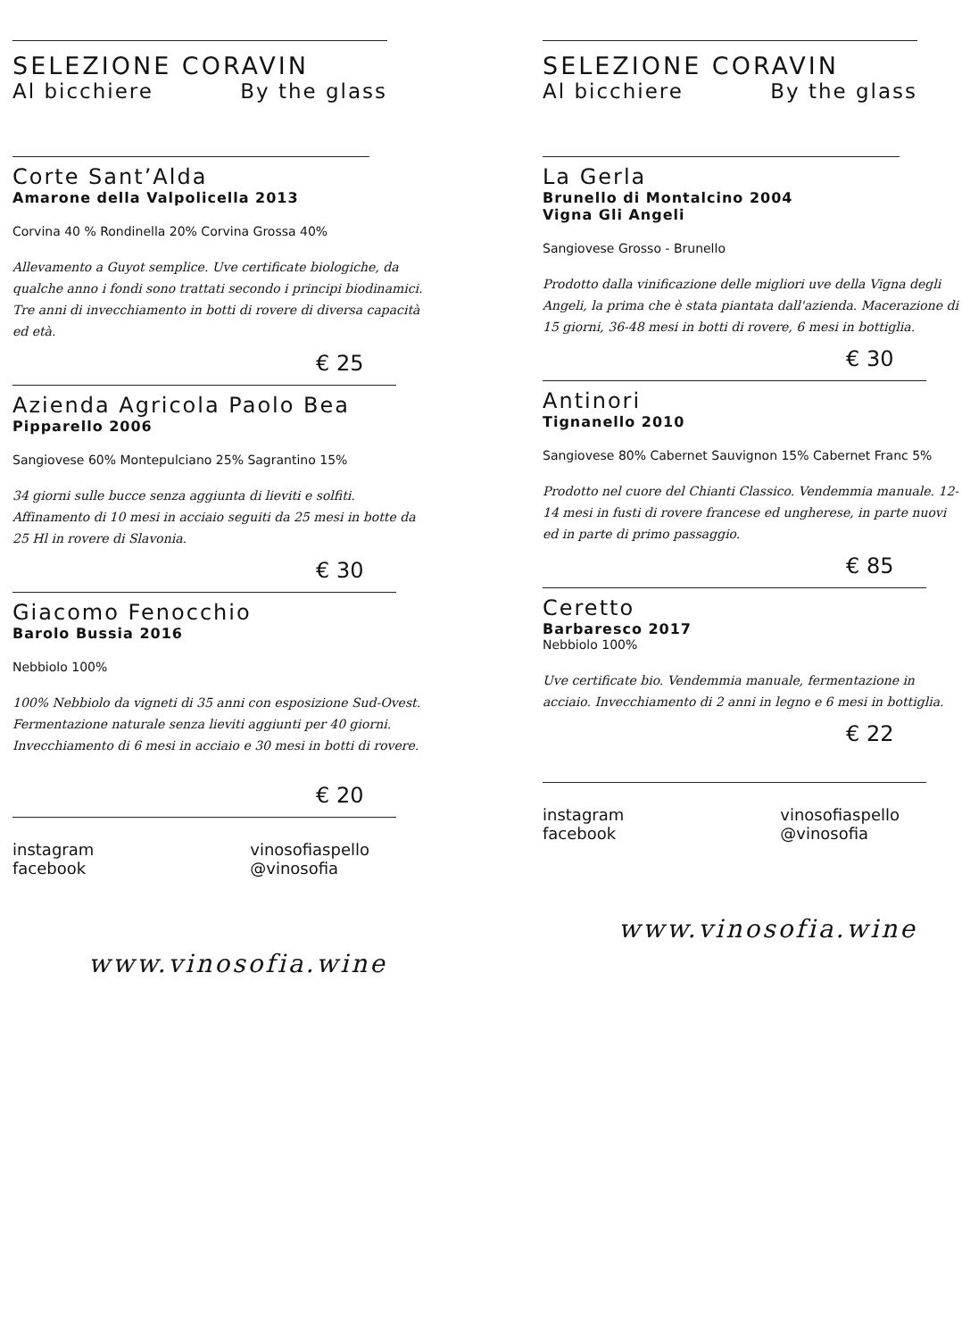SELEZIONE CORAVIN
Al bicchiere By the glass
Corte Sant’Alda
Amarone della Valpolicella 2013
Corvina 40 % Rondinella 20% Corvina Grossa 40%
Allevamento a Guyot semplice. Uve certificate biologiche, da qualche anno i fondi sono trattati secondo i principi biodinamici. Tre anni di invecchiamento in botti di rovere di diversa capacità ed età.
€ 25
Azienda Agricola Paolo Bea
Pipparello 2006
Sangiovese 60% Montepulciano 25% Sagrantino 15%
34 giorni sulle bucce senza aggiunta di lieviti e solfiti. Affinamento di 10 mesi in acciaio seguiti da 25 mesi in botte da 25 Hl in rovere di Slavonia.
€ 30
Giacomo Fenocchio
Barolo Bussia 2016
Nebbiolo 100%
100% Nebbiolo da vigneti di 35 anni con esposizione Sud-Ovest. Fermentazione naturale senza lieviti aggiunti per 40 giorni. Invecchiamento di 6 mesi in acciaio e 30 mesi in botti di rovere.
€ 20
instagram
facebook vinosofiaspello
@vinosofia
www.vinosofia.wine
SELEZIONE CORAVIN
Al bicchiere By the glass
La Gerla
Brunello di Montalcino 2004
Vigna Gli Angeli
Sangiovese Grosso - Brunello
Prodotto dalla vinificazione delle migliori uve della Vigna degli Angeli, la prima che è stata piantata dall'azienda. Macerazione di 15 giorni, 36-48 mesi in botti di rovere, 6 mesi in bottiglia.
€ 30
Antinori
Tignanello 2010
Sangiovese 80% Cabernet Sauvignon 15% Cabernet Franc 5%
Prodotto nel cuore del Chianti Classico. Vendemmia manuale. 12-14 mesi in fusti di rovere francese ed ungherese, in parte nuovi ed in parte di primo passaggio.
€ 85
Ceretto
Barbaresco 2017
Nebbiolo 100%
Uve certificate bio. Vendemmia manuale, fermentazione in acciaio. Invecchiamento di 2 anni in legno e 6 mesi in bottiglia.
€ 22
instagram
facebook vinosofiaspello
@vinosofia
www.vinosofia.wine